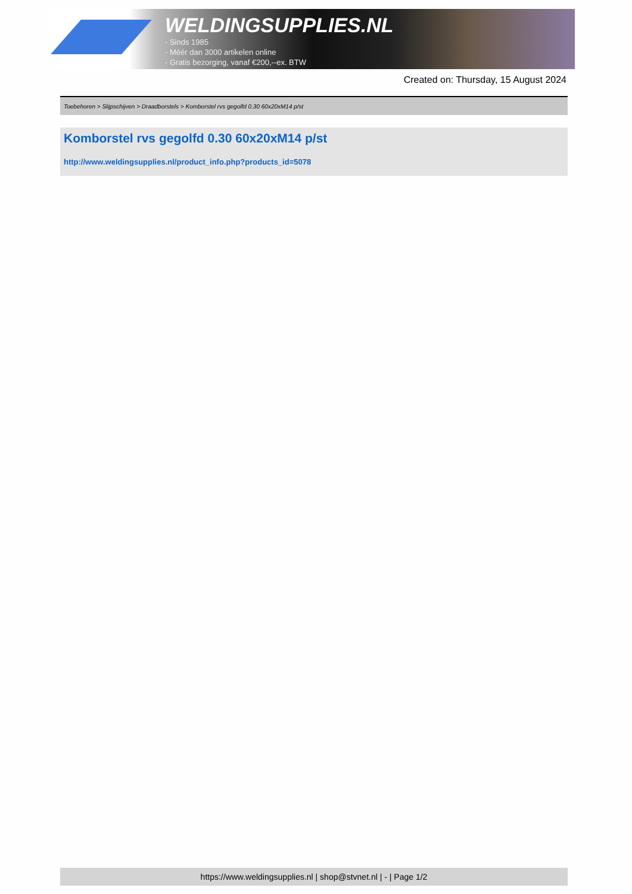WELDINGSUPPLIES.NL
- Sinds 1985
- Méér dan 3000 artikelen online
- Gratis bezorging, vanaf €200,--ex. BTW
Created on: Thursday, 15 August 2024
Toebehoren > Slijpschijven > Draadborstels > Komborstel rvs gegolfd 0.30 60x20xM14 p/st
Komborstel rvs gegolfd 0.30 60x20xM14 p/st
http://www.weldingsupplies.nl/product_info.php?products_id=5078
https://www.weldingsupplies.nl | shop@stvnet.nl | - | Page 1/2